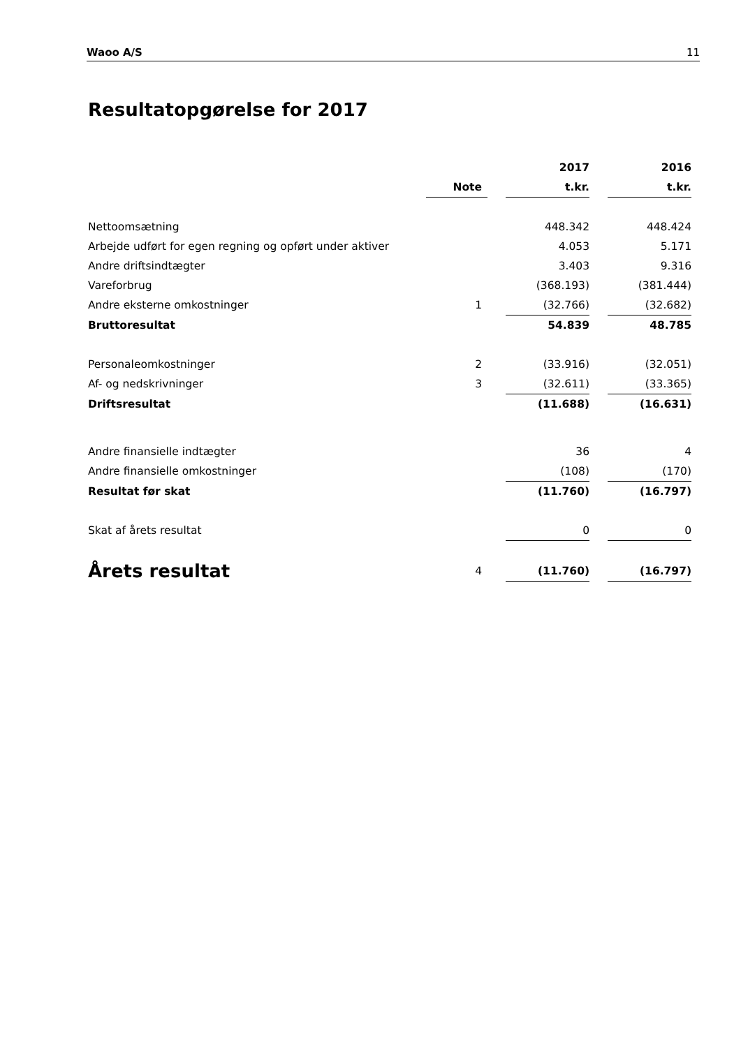Waoo A/S 11
Resultatopgørelse for 2017
| | | | 2017 | | 2016 |
| | Note | | t.kr. | | t.kr. |
| Nettoomsætning | | | 448.342 | | 448.424 |
| Arbejde udført for egen regning og opført under aktiver | | | 4.053 | | 5.171 |
| Andre driftsindtægter | | | 3.403 | | 9.316 |
| Vareforbrug | | | (368.193) | | (381.444) |
| Andre eksterne omkostninger | 1 | | (32.766) | | (32.682) |
| Bruttoresultat | | | 54.839 | | 48.785 |
| Personaleomkostninger | 2 | | (33.916) | | (32.051) |
| Af- og nedskrivninger | 3 | | (32.611) | | (33.365) |
| Driftsresultat | | | (11.688) | | (16.631) |
| Andre finansielle indtægter | | | 36 | | 4 |
| Andre finansielle omkostninger | | | (108) | | (170) |
| Resultat før skat | | | (11.760) | | (16.797) |
| Skat af årets resultat | | | 0 | | 0 |
| Årets resultat | 4 | | (11.760) | | (16.797) |